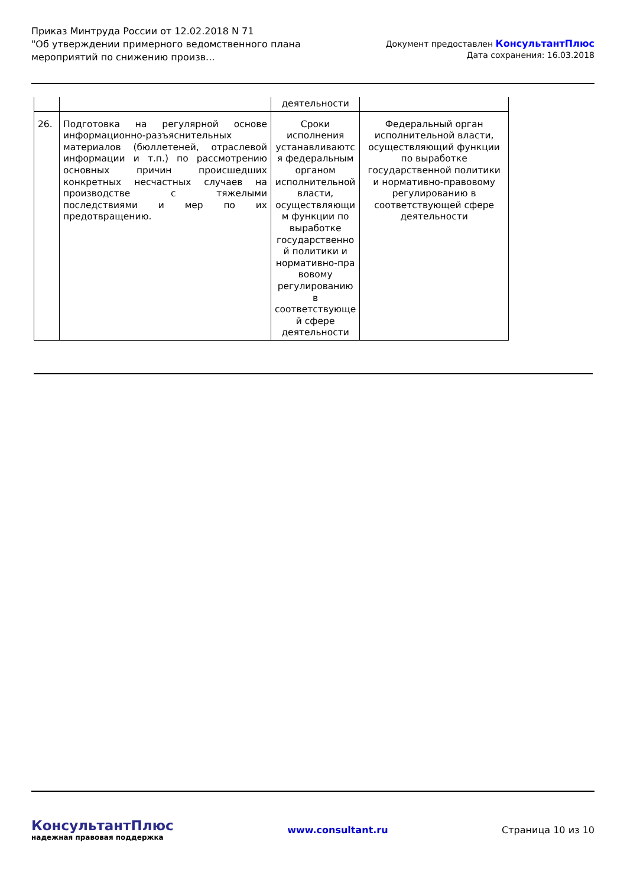Приказ Минтруда России от 12.02.2018 N 71
"Об утверждении примерного ведомственного плана
мероприятий по снижению произв...
Документ предоставлен КонсультантПлюс
Дата сохранения: 16.03.2018
| | | деятельности | |
| 26. | Подготовка на регулярной основе информационно-разъяснительных материалов (бюллетеней, отраслевой информации и т.п.) по рассмотрению основных причин происшедших конкретных несчастных случаев на производстве с тяжелыми последствиями и мер по их предотвращению. | Сроки исполнения устанавливаютс я федеральным органом исполнительной власти, осуществляющи м функции по выработке государственно й политики и нормативно-пра вовому регулированию в соответствующе й сфере деятельности | Федеральный орган исполнительной власти, осуществляющий функции по выработке государственной политики и нормативно-правовому регулированию в соответствующей сфере деятельности |
КонсультантПлюс
надежная правовая поддержка
www.consultant.ru Страница 10 из 10